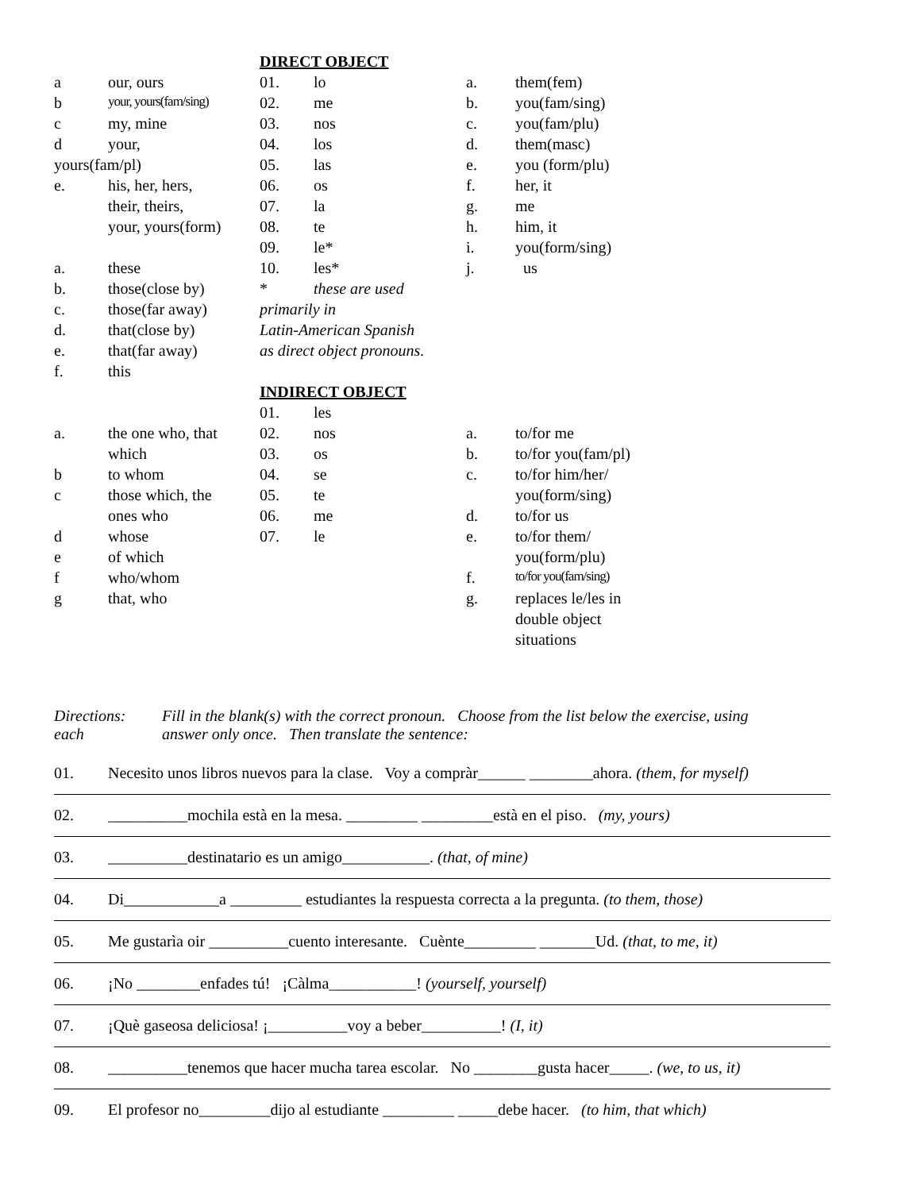| | | DIRECT OBJECT | | | |
| a | our, ours | 01. | lo | a. | them(fem) |
| b | your, yours(fam/sing) | 02. | me | b. | you(fam/sing) |
| c | my, mine | 03. | nos | c. | you(fam/plu) |
| d | your, | 04. | los | d. | them(masc) |
| yours(fam/pl) | | 05. | las | e. | you (form/plu) |
| e. | his, her, hers, | 06. | os | f. | her, it |
| | their, theirs, | 07. | la | g. | me |
| | your, yours(form) | 08. | te | h. | him, it |
| | | 09. | le* | i. | you(form/sing) |
| a. | these | 10. | les* | j. | us |
| b. | those(close by) | * | these are used | | |
| c. | those(far away) | primarily in | | | |
| d. | that(close by) | Latin-American Spanish | | | |
| e. | that(far away) | as direct object pronouns. | | | |
| f. | this | | | | |
| | | INDIRECT OBJECT | | | |
| | | 01. | les | | |
| a. | the one who, that | 02. | nos | a. | to/for me |
| | which | 03. | os | b. | to/for you(fam/pl) |
| b | to whom | 04. | se | c. | to/for him/her/ |
| c | those which, the | 05. | te | | you(form/sing) |
| | ones who | 06. | me | d. | to/for us |
| d | whose | 07. | le | e. | to/for them/ |
| e | of which | | | | you(form/plu) |
| f | who/whom | | | f. | to/for you(fam/sing) |
| g | that, who | | | g. | replaces le/les in |
| | | | | | double object |
| | | | | | situations |
Directions:
each
Fill in the blank(s) with the correct pronoun. Choose from the list below the exercise, using
answer only once. Then translate the sentence:
01. Necesito unos libros nuevos para la clase. Voy a compràr______ ________ahora. (them, for myself)
02. __________mochila està en la mesa. _________ _________està en el piso. (my, yours)
03. __________destinatario es un amigo___________. (that, of mine)
04. Di____________a _________ estudiantes la respuesta correcta a la pregunta. (to them, those)
05. Me gustarìa oir __________cuento interesante. Cuènte_________ _______Ud. (that, to me, it)
06. ¡No ________enfades tú! ¡Càlma___________! (yourself, yourself)
07. ¡Què gaseosa deliciosa! ¡__________voy a beber__________! (I, it)
08. __________tenemos que hacer mucha tarea escolar. No ________gusta hacer_____. (we, to us, it)
09. El profesor no_________dijo al estudiante _________ _____debe hacer. (to him, that which)